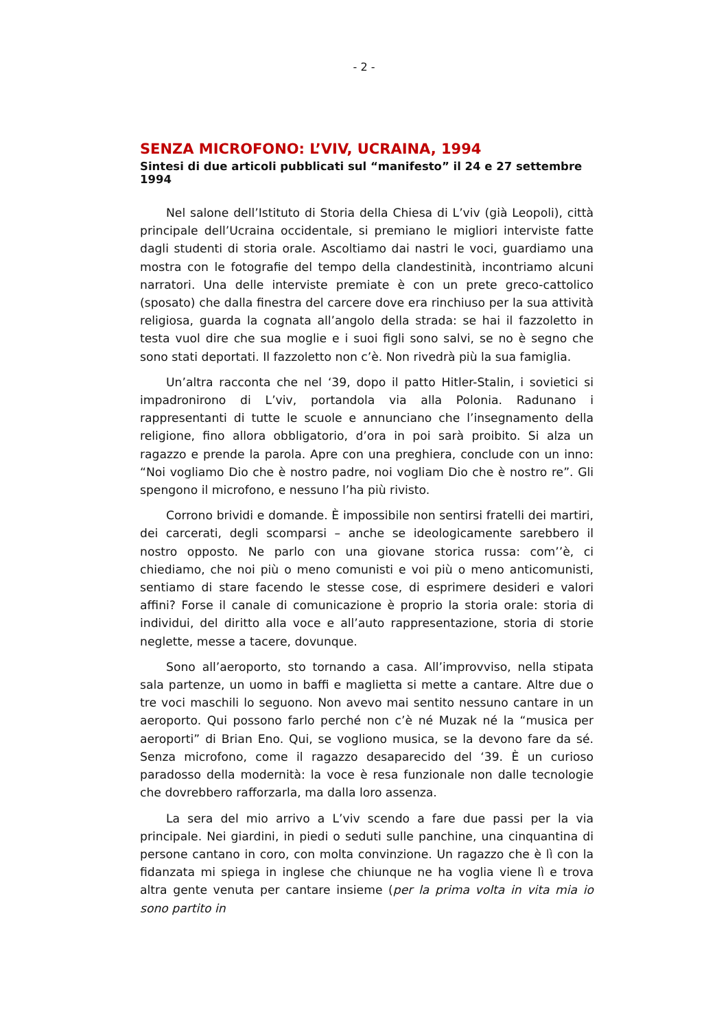- 2 -
SENZA MICROFONO: L’VIV, UCRAINA, 1994
Sintesi di due articoli pubblicati sul “manifesto” il 24 e 27 settembre 1994
Nel salone dell’Istituto di Storia della Chiesa di L’viv (già Leopoli), città principale dell’Ucraina occidentale, si premiano le migliori interviste fatte dagli studenti di storia orale. Ascoltiamo dai nastri le voci, guardiamo una mostra con le fotografie del tempo della clandestinità, incontriamo alcuni narratori. Una delle interviste premiate è con un prete greco-cattolico (sposato) che dalla finestra del carcere dove era rinchiuso per la sua attività religiosa, guarda la cognata all’angolo della strada: se hai il fazzoletto in testa vuol dire che sua moglie e i suoi figli sono salvi, se no è segno che sono stati deportati. Il fazzoletto non c’è. Non rivedrà più la sua famiglia.
Un’altra racconta che nel ‘39, dopo il patto Hitler-Stalin, i sovietici si impadronirono di L’viv, portandola via alla Polonia. Radunano i rappresentanti di tutte le scuole e annunciano che l’insegnamento della religione, fino allora obbligatorio, d’ora in poi sarà proibito. Si alza un ragazzo e prende la parola. Apre con una preghiera, conclude con un inno: “Noi vogliamo Dio che è nostro padre, noi vogliam Dio che è nostro re”. Gli spengono il microfono, e nessuno l’ha più rivisto.
Corrono brividi e domande. È impossibile non sentirsi fratelli dei martiri, dei carcerati, degli scomparsi – anche se ideologicamente sarebbero il nostro opposto. Ne parlo con una giovane storica russa: com’’è, ci chiediamo, che noi più o meno comunisti e voi più o meno anticomunisti, sentiamo di stare facendo le stesse cose, di esprimere desideri e valori affini? Forse il canale di comunicazione è proprio la storia orale: storia di individui, del diritto alla voce e all’auto rappresentazione, storia di storie neglette, messe a tacere, dovunque.
Sono all’aeroporto, sto tornando a casa. All’improvviso, nella stipata sala partenze, un uomo in baffi e maglietta si mette a cantare. Altre due o tre voci maschili lo seguono. Non avevo mai sentito nessuno cantare in un aeroporto. Qui possono farlo perché non c’è né Muzak né la “musica per aeroporti” di Brian Eno. Qui, se vogliono musica, se la devono fare da sé. Senza microfono, come il ragazzo desaparecido del ‘39. È un curioso paradosso della modernità: la voce è resa funzionale non dalle tecnologie che dovrebbero rafforzarla, ma dalla loro assenza.
La sera del mio arrivo a L’viv scendo a fare due passi per la via principale. Nei giardini, in piedi o seduti sulle panchine, una cinquantina di persone cantano in coro, con molta convinzione. Un ragazzo che è lì con la fidanzata mi spiega in inglese che chiunque ne ha voglia viene lì e trova altra gente venuta per cantare insieme (per la prima volta in vita mia io sono partito in